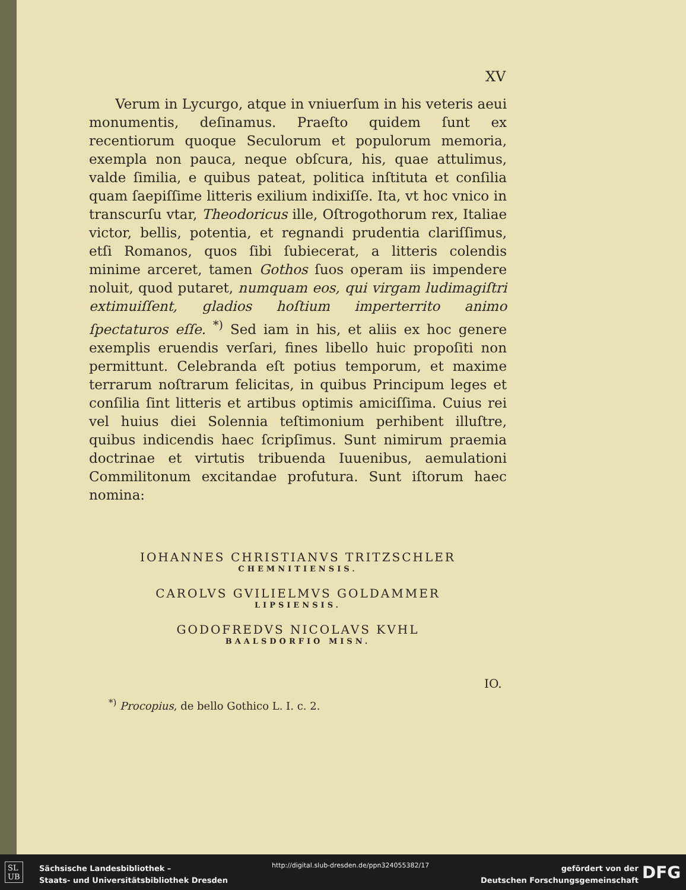XV
Verum in Lycurgo, atque in vniuerſum in his veteris aeui monumentis, deſinamus. Praeſto quidem ſunt ex recentiorum quoque Seculorum et populorum memoria, exempla non pauca, neque obſcura, his, quae attulimus, valde ſimilia, e quibus pateat, politica inſtituta et conſilia quam ſaepiſſime litteris exilium indixiſſe. Ita, vt hoc vnico in transcurſu vtar, Theodoricus ille, Oſtrogothorum rex, Italiae victor, bellis, potentia, et regnandi prudentia clariſſimus, etſi Romanos, quos ſibi ſubiecerat, a litteris colendis minime arceret, tamen Gothos ſuos operam iis impendere noluit, quod putaret, numquam eos, qui virgam ludimagiſtri extimuiſſent, gladios hoſtium imperterrito animo ſpectaturos eſſe. <sup>*)</sup> Sed iam in his, et aliis ex hoc genere exemplis eruendis verſari, fines libello huic propoſiti non permittunt. Celebranda eſt potius temporum, et maxime terrarum noſtrarum felicitas, in quibus Principum leges et conſilia ſint litteris et artibus optimis amiciſſima. Cuius rei vel huius diei Solennia teſtimonium perhibent illuſtre, quibus indicendis haec ſcripſimus. Sunt nimirum praemia doctrinae et virtutis tribuenda Iuuenibus, aemulationi Commilitonum excitandae profutura. Sunt iſtorum haec nomina:
IOHANNES CHRISTIANVS TRITZSCHLER
CHEMNITIENSIS.
CAROLVS GVILIELMVS GOLDAMMER
LIPSIENSIS.
GODOFREDVS NICOLAVS KVHL
BAALSDORFIO MISN.
IO.
<sup>*)</sup> Procopius, de bello Gothico L. I. c. 2.
SL
UB
Sächsische Landesbibliothek –
Staats- und Universitätsbibliothek Dresden
http://digital.slub-dresden.de/ppn324055382/17
gefördert von der
Deutschen Forschungsgemeinschaft
DFG